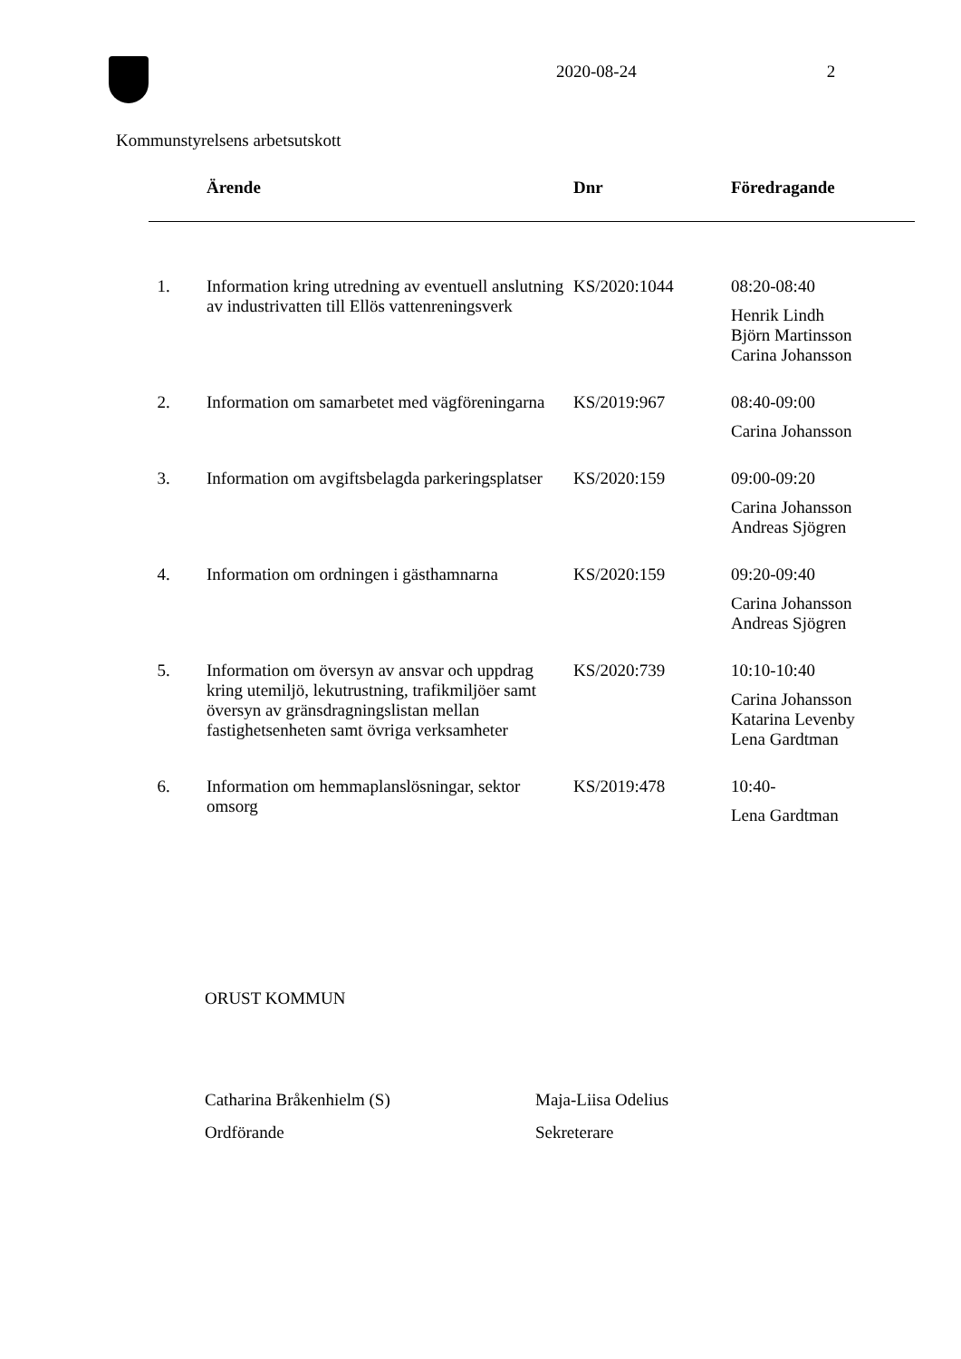2020-08-24 2
Kommunstyrelsens arbetsutskott
| | Ärende | Dnr | Föredragande |
| --- | --- | --- | --- |
| 1. | Information kring utredning av eventuell anslutning av industrivatten till Ellös vattenreningsverk | KS/2020:1044 | 08:20-08:40 Henrik Lindh Björn Martinsson Carina Johansson |
| 2. | Information om samarbetet med vägföreningarna | KS/2019:967 | 08:40-09:00 Carina Johansson |
| 3. | Information om avgiftsbelagda parkeringsplatser | KS/2020:159 | 09:00-09:20 Carina Johansson Andreas Sjögren |
| 4. | Information om ordningen i gästhamnarna | KS/2020:159 | 09:20-09:40 Carina Johansson Andreas Sjögren |
| 5. | Information om översyn av ansvar och uppdrag kring utemiljö, lekutrustning, trafikmiljöer samt översyn av gränsdragningslistan mellan fastighetsenheten samt övriga verksamheter | KS/2020:739 | 10:10-10:40 Carina Johansson Katarina Levenby Lena Gardtman |
| 6. | Information om hemmaplanslösningar, sektor omsorg | KS/2019:478 | 10:40- Lena Gardtman |
ORUST KOMMUN
Catharina Bråkenhielm (S) Maja-Liisa Odelius
Ordförande Sekreterare